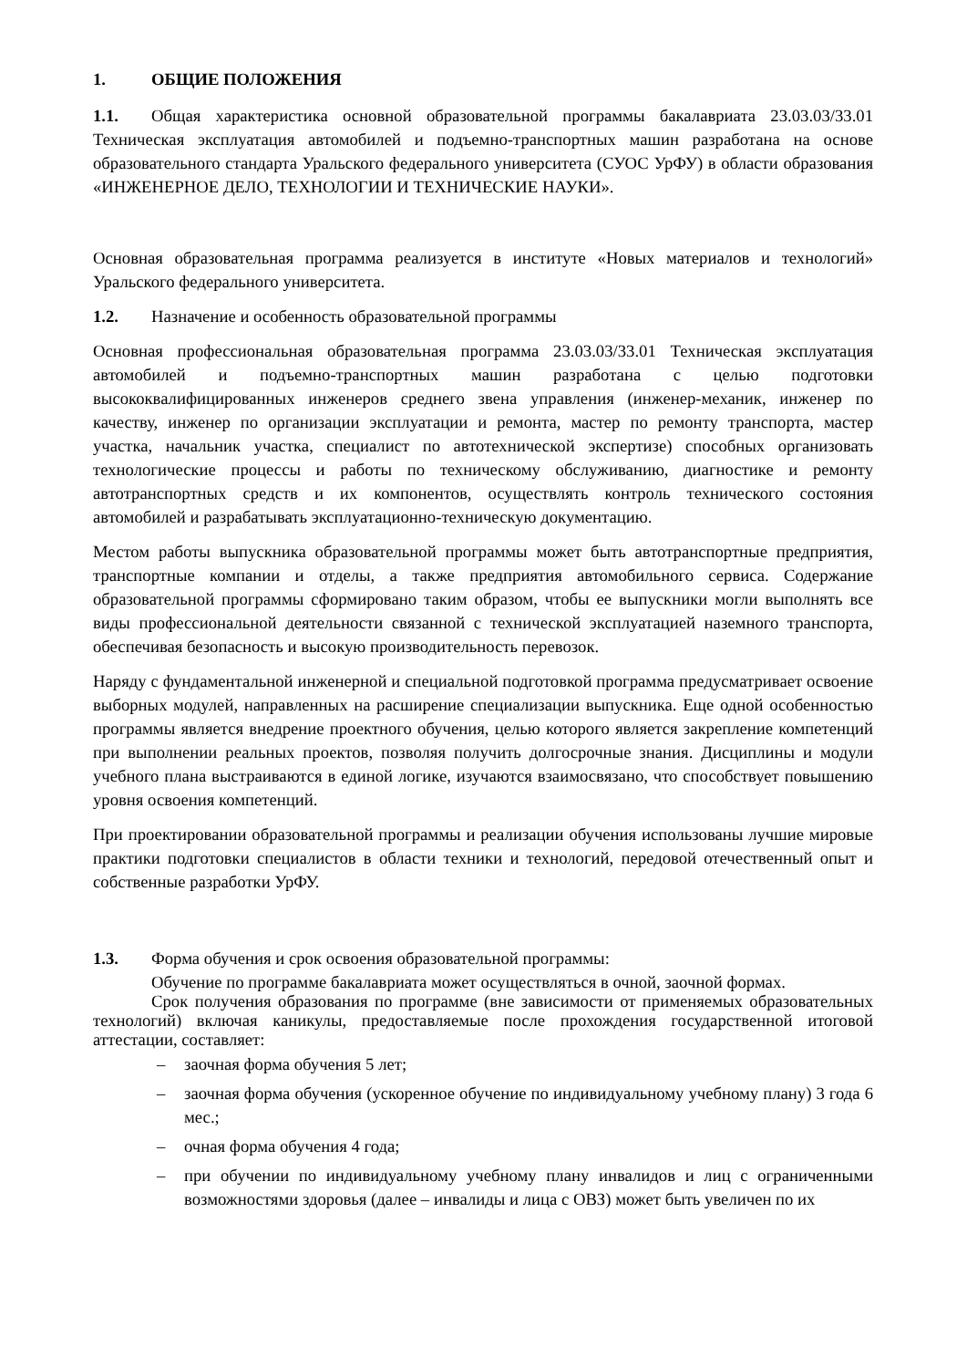1. ОБЩИЕ ПОЛОЖЕНИЯ
1.1. Общая характеристика основной образовательной программы бакалавриата 23.03.03/33.01 Техническая эксплуатация автомобилей и подъемно-транспортных машин разработана на основе образовательного стандарта Уральского федерального университета (СУОС УрФУ) в области образования «ИНЖЕНЕРНОЕ ДЕЛО, ТЕХНОЛОГИИ И ТЕХНИЧЕСКИЕ НАУКИ».
Основная образовательная программа реализуется в институте «Новых материалов и технологий» Уральского федерального университета.
1.2. Назначение и особенность образовательной программы
Основная профессиональная образовательная программа 23.03.03/33.01 Техническая эксплуатация автомобилей и подъемно-транспортных машин разработана с целью подготовки высококвалифицированных инженеров среднего звена управления (инженер-механик, инженер по качеству, инженер по организации эксплуатации и ремонта, мастер по ремонту транспорта, мастер участка, начальник участка, специалист по автотехнической экспертизе) способных организовать технологические процессы и работы по техническому обслуживанию, диагностике и ремонту автотранспортных средств и их компонентов, осуществлять контроль технического состояния автомобилей и разрабатывать эксплуатационно-техническую документацию.
Местом работы выпускника образовательной программы может быть автотранспортные предприятия, транспортные компании и отделы, а также предприятия автомобильного сервиса. Содержание образовательной программы сформировано таким образом, чтобы ее выпускники могли выполнять все виды профессиональной деятельности связанной с технической эксплуатацией наземного транспорта, обеспечивая безопасность и высокую производительность перевозок.
Наряду с фундаментальной инженерной и специальной подготовкой программа предусматривает освоение выборных модулей, направленных на расширение специализации выпускника. Еще одной особенностью программы является внедрение проектного обучения, целью которого является закрепление компетенций при выполнении реальных проектов, позволяя получить долгосрочные знания. Дисциплины и модули учебного плана выстраиваются в единой логике, изучаются взаимосвязано, что способствует повышению уровня освоения компетенций.
При проектировании образовательной программы и реализации обучения использованы лучшие мировые практики подготовки специалистов в области техники и технологий, передовой отечественный опыт и собственные разработки УрФУ.
1.3. Форма обучения и срок освоения образовательной программы:
Обучение по программе бакалавриата может осуществляться в очной, заочной формах.
Срок получения образования по программе (вне зависимости от применяемых образовательных технологий) включая каникулы, предоставляемые после прохождения государственной итоговой аттестации, составляет:
– заочная форма обучения 5 лет;
– заочная форма обучения (ускоренное обучение по индивидуальному учебному плану) 3 года 6 мес.;
– очная форма обучения 4 года;
– при обучении по индивидуальному учебному плану инвалидов и лиц с ограниченными возможностями здоровья (далее – инвалиды и лица с ОВЗ) может быть увеличен по их